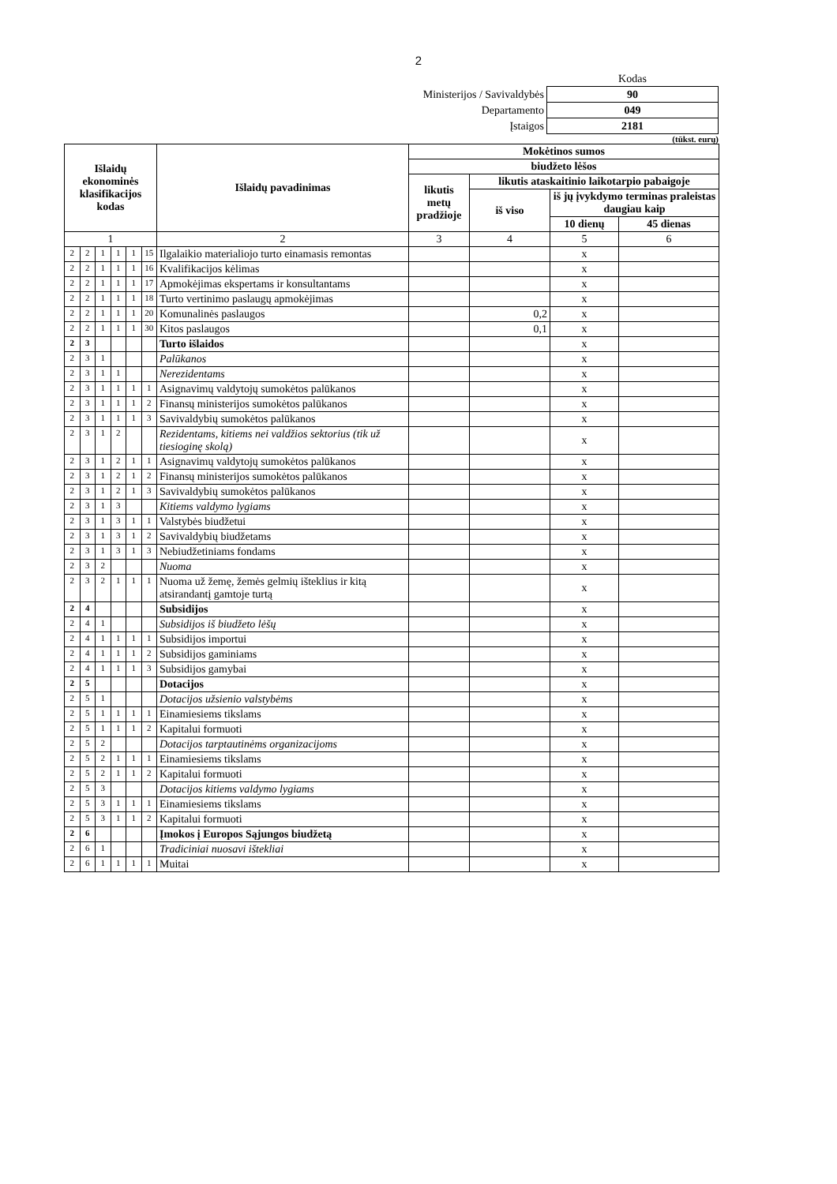2
| | Kodas |
| Ministerijos / Savivaldybės | 90 |
| Departamento | 049 |
| Įstaigos | 2181 |
(tūkst. eurų)
| Išlaidų ekonominės klasifikacijos kodas | | | | | | Išlaidų pavadinimas | Mokėtinos sumos | | | |
| --- | --- | --- | --- | --- | --- | --- | --- | --- | --- | --- |
| | | | | | | | biudžeto lėšos | | | |
| | | | | | | | likutis metų pradžioje | likutis ataskaitinio laikotarpio pabaigoje | | |
| | | | | | | | | iš viso | iš jų įvykdymo terminas praleistas daugiau kaip | |
| | | | | | | | | | 10 dienų | 45 dienas |
| 1 | | | | | | 2 | 3 | 4 | 5 | 6 |
| 2 | 2 | 1 | 1 | 1 | 15 | Ilgalaikio materialiojo turto einamasis remontas | | | x | |
| 2 | 2 | 1 | 1 | 1 | 16 | Kvalifikacijos kėlimas | | | x | |
| 2 | 2 | 1 | 1 | 1 | 17 | Apmokėjimas ekspertams ir konsultantams | | | x | |
| 2 | 2 | 1 | 1 | 1 | 18 | Turto vertinimo paslaugų apmokėjimas | | | x | |
| 2 | 2 | 1 | 1 | 1 | 20 | Komunalinės paslaugos | | 0,2 | x | |
| 2 | 2 | 1 | 1 | 1 | 30 | Kitos paslaugos | | 0,1 | x | |
| 2 | 3 | | | | | Turto išlaidos | | | x | |
| 2 | 3 | 1 | | | | Palūkanos | | | x | |
| 2 | 3 | 1 | 1 | | | Nerezidentams | | | x | |
| 2 | 3 | 1 | 1 | 1 | 1 | Asignavimų valdytojų sumokėtos palūkanos | | | x | |
| 2 | 3 | 1 | 1 | 1 | 2 | Finansų ministerijos sumokėtos palūkanos | | | x | |
| 2 | 3 | 1 | 1 | 1 | 3 | Savivaldybių sumokėtos palūkanos | | | x | |
| 2 | 3 | 1 | 2 | | | Rezidentams, kitiems nei valdžios sektorius (tik už tiesioginę skolą) | | | x | |
| 2 | 3 | 1 | 2 | 1 | 1 | Asignavimų valdytojų sumokėtos palūkanos | | | x | |
| 2 | 3 | 1 | 2 | 1 | 2 | Finansų ministerijos sumokėtos palūkanos | | | x | |
| 2 | 3 | 1 | 2 | 1 | 3 | Savivaldybių sumokėtos palūkanos | | | x | |
| 2 | 3 | 1 | 3 | | | Kitiems valdymo lygiams | | | x | |
| 2 | 3 | 1 | 3 | 1 | 1 | Valstybės biudžetui | | | x | |
| 2 | 3 | 1 | 3 | 1 | 2 | Savivaldybių biudžetams | | | x | |
| 2 | 3 | 1 | 3 | 1 | 3 | Nebiudžetiniams fondams | | | x | |
| 2 | 3 | 2 | | | | Nuoma | | | x | |
| 2 | 3 | 2 | 1 | 1 | 1 | Nuoma už žemę, žemės gelmių išteklius ir kitą atsirandantį gamtoje turtą | | | x | |
| 2 | 4 | | | | | Subsidijos | | | x | |
| 2 | 4 | 1 | | | | Subsidijos iš biudžeto lėšų | | | x | |
| 2 | 4 | 1 | 1 | 1 | 1 | Subsidijos importui | | | x | |
| 2 | 4 | 1 | 1 | 1 | 2 | Subsidijos gaminiams | | | x | |
| 2 | 4 | 1 | 1 | 1 | 3 | Subsidijos gamybai | | | x | |
| 2 | 5 | | | | | Dotacijos | | | x | |
| 2 | 5 | 1 | | | | Dotacijos užsienio valstybėms | | | x | |
| 2 | 5 | 1 | 1 | 1 | 1 | Einamiesiems tikslams | | | x | |
| 2 | 5 | 1 | 1 | 1 | 2 | Kapitalui formuoti | | | x | |
| 2 | 5 | 2 | | | | Dotacijos tarptautinėms organizacijoms | | | x | |
| 2 | 5 | 2 | 1 | 1 | 1 | Einamiesiems tikslams | | | x | |
| 2 | 5 | 2 | 1 | 1 | 2 | Kapitalui formuoti | | | x | |
| 2 | 5 | 3 | | | | Dotacijos kitiems valdymo lygiams | | | x | |
| 2 | 5 | 3 | 1 | 1 | 1 | Einamiesiems tikslams | | | x | |
| 2 | 5 | 3 | 1 | 1 | 2 | Kapitalui formuoti | | | x | |
| 2 | 6 | | | | | Įmokos į Europos Sąjungos biudžetą | | | x | |
| 2 | 6 | 1 | | | | Tradiciniai nuosavi ištekliai | | | x | |
| 2 | 6 | 1 | 1 | 1 | 1 | Muitai | | | x | |